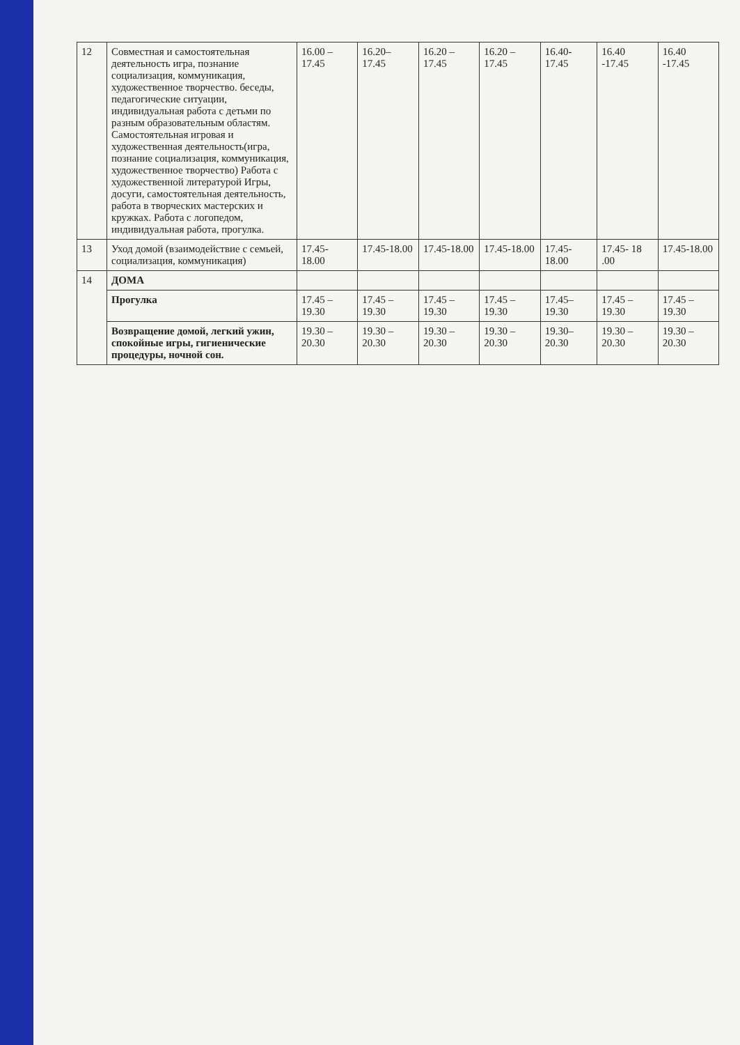| 12 | Совместная и самостоятельная деятельность игра, познание социализация, коммуникация, художественное творчество. беседы, педагогические ситуации, индивидуальная работа с детьми по разным образовательным областям. Самостоятельная игровая и художественная деятельность(игра, познание социализация, коммуникация, художественное творчество) Работа с художественной литературой Игры, досуги, самостоятельная деятельность, работа в творческих мастерских и кружках. Работа с логопедом, индивидуальная работа, прогулка. | 16.00 – 17.45 | 16.20– 17.45 | 16.20 – 17.45 | 16.20 – 17.45 | 16.40-17.45 | 16.40 -17.45 | 16.40 -17.45 |
| 13 | Уход домой (взаимодействие с семьей, социализация, коммуникация) | 17.45- 18.00 | 17.45-18.00 | 17.45-18.00 | 17.45-18.00 | 17.45-18.00 | 17.45- 18 .00 | 17.45-18.00 |
| 14 | ДОМА | | | | | | | |
| | Прогулка | 17.45 – 19.30 | 17.45 – 19.30 | 17.45 – 19.30 | 17.45 – 19.30 | 17.45–19.30 | 17.45 – 19.30 | 17.45 – 19.30 |
| | Возвращение домой, легкий ужин, спокойные игры, гигиенические процедуры, ночной сон. | 19.30 – 20.30 | 19.30 – 20.30 | 19.30 – 20.30 | 19.30 – 20.30 | 19.30–20.30 | 19.30 – 20.30 | 19.30 – 20.30 |